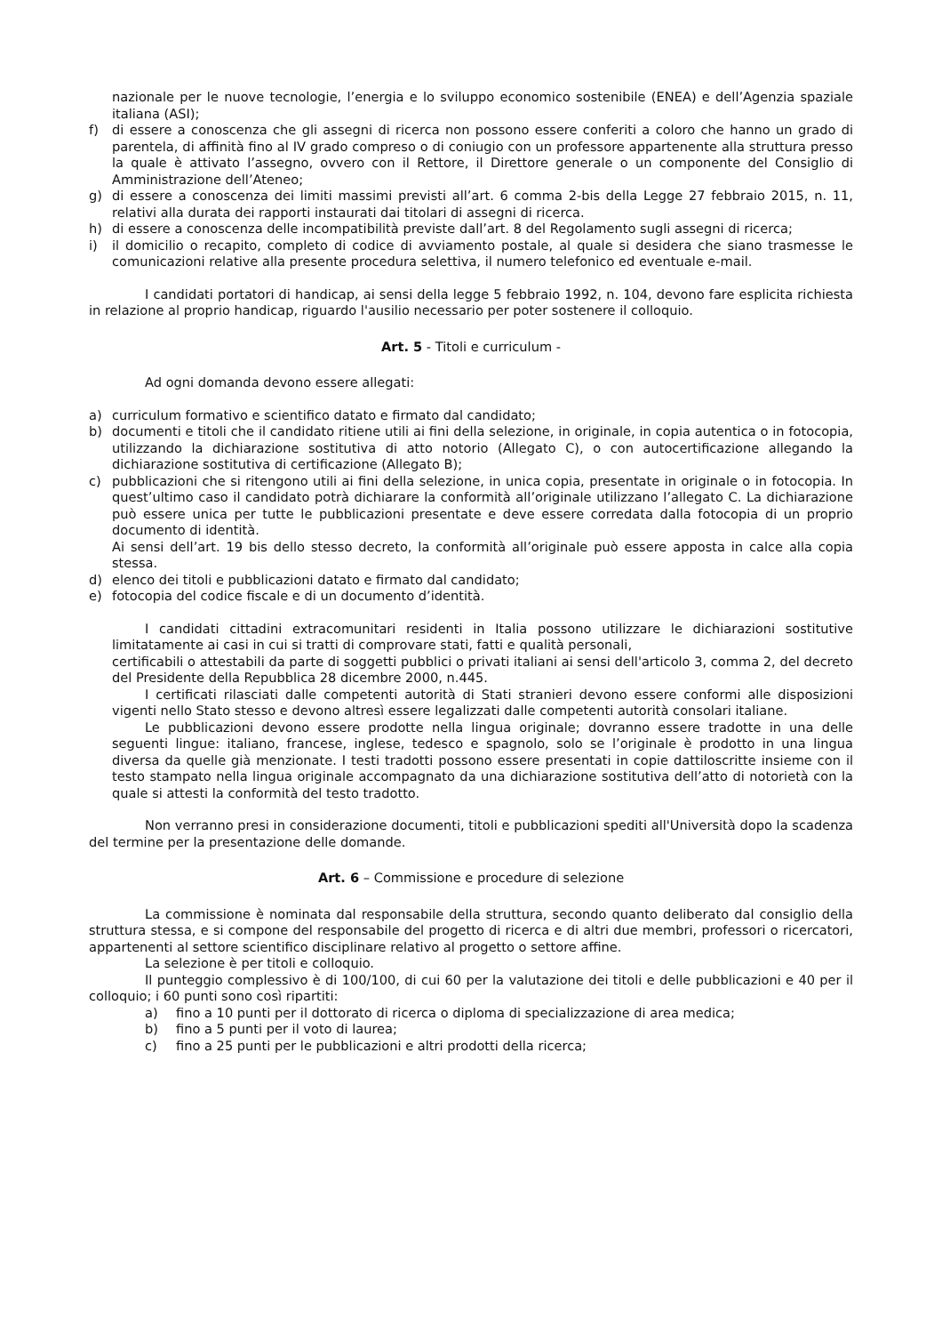nazionale per le nuove tecnologie, l’energia e lo sviluppo economico sostenibile (ENEA) e dell’Agenzia spaziale italiana (ASI);
f) di essere a conoscenza che gli assegni di ricerca non possono essere conferiti a coloro che hanno un grado di parentela, di affinità fino al IV grado compreso o di coniugio con un professore appartenente alla struttura presso la quale è attivato l’assegno, ovvero con il Rettore, il Direttore generale o un componente del Consiglio di Amministrazione dell’Ateneo;
g) di essere a conoscenza dei limiti massimi previsti all’art. 6 comma 2-bis della Legge 27 febbraio 2015, n. 11, relativi alla durata dei rapporti instaurati dai titolari di assegni di ricerca.
h) di essere a conoscenza delle incompatibilità previste dall’art. 8 del Regolamento sugli assegni di ricerca;
i) il domicilio o recapito, completo di codice di avviamento postale, al quale si desidera che siano trasmesse le comunicazioni relative alla presente procedura selettiva, il numero telefonico ed eventuale e-mail.
I candidati portatori di handicap, ai sensi della legge 5 febbraio 1992, n. 104, devono fare esplicita richiesta in relazione al proprio handicap, riguardo l'ausilio necessario per poter sostenere il colloquio.
Art. 5 - Titoli e curriculum -
Ad ogni domanda devono essere allegati:
a) curriculum formativo e scientifico datato e firmato dal candidato;
b) documenti e titoli che il candidato ritiene utili ai fini della selezione, in originale, in copia autentica o in fotocopia, utilizzando la dichiarazione sostitutiva di atto notorio (Allegato C), o con autocertificazione allegando la dichiarazione sostitutiva di certificazione (Allegato B);
c) pubblicazioni che si ritengono utili ai fini della selezione, in unica copia, presentate in originale o in fotocopia. In quest’ultimo caso il candidato potrà dichiarare la conformità all’originale utilizzano l’allegato C. La dichiarazione può essere unica per tutte le pubblicazioni presentate e deve essere corredata dalla fotocopia di un proprio documento di identità.
Ai sensi dell’art. 19 bis dello stesso decreto, la conformità all’originale può essere apposta in calce alla copia stessa.
d) elenco dei titoli e pubblicazioni datato e firmato dal candidato;
e) fotocopia del codice fiscale e di un documento d’identità.
I candidati cittadini extracomunitari residenti in Italia possono utilizzare le dichiarazioni sostitutive limitatamente ai casi in cui si tratti di comprovare stati, fatti e qualità personali,
certificabili o attestabili da parte di soggetti pubblici o privati italiani ai sensi dell'articolo 3, comma 2, del decreto del Presidente della Repubblica 28 dicembre 2000, n.445.
I certificati rilasciati dalle competenti autorità di Stati stranieri devono essere conformi alle disposizioni vigenti nello Stato stesso e devono altresì essere legalizzati dalle competenti autorità consolari italiane.
Le pubblicazioni devono essere prodotte nella lingua originale; dovranno essere tradotte in una delle seguenti lingue: italiano, francese, inglese, tedesco e spagnolo, solo se l’originale è prodotto in una lingua diversa da quelle già menzionate. I testi tradotti possono essere presentati in copie dattiloscritte insieme con il testo stampato nella lingua originale accompagnato da una dichiarazione sostitutiva dell’atto di notorietà con la quale si attesti la conformità del testo tradotto.
Non verranno presi in considerazione documenti, titoli e pubblicazioni spediti all'Università dopo la scadenza del termine per la presentazione delle domande.
Art. 6 – Commissione e procedure di selezione
La commissione è nominata dal responsabile della struttura, secondo quanto deliberato dal consiglio della struttura stessa, e si compone del responsabile del progetto di ricerca e di altri due membri, professori o ricercatori, appartenenti al settore scientifico disciplinare relativo al progetto o settore affine.
La selezione è per titoli e colloquio.
Il punteggio complessivo è di 100/100, di cui 60 per la valutazione dei titoli e delle pubblicazioni e 40 per il colloquio; i 60 punti sono così ripartiti:
a) fino a 10 punti per il dottorato di ricerca o diploma di specializzazione di area medica;
b) fino a 5 punti per il voto di laurea;
c) fino a 25 punti per le pubblicazioni e altri prodotti della ricerca;